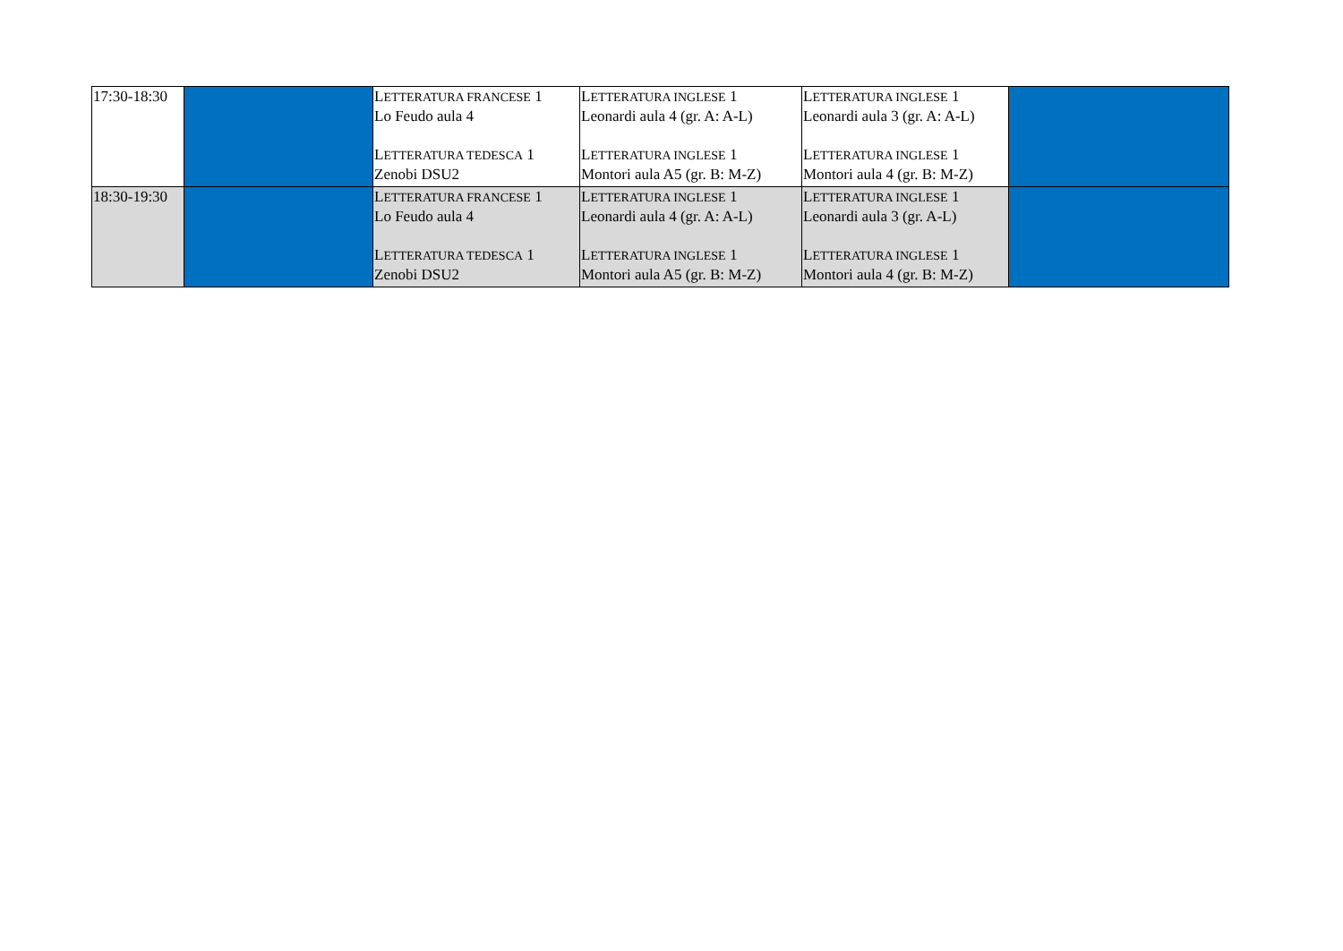| 17:30-18:30 | | L ETTERATURA FRANCESE 1 Lo Feudo aula 4 L ETTERATURA TEDESCA 1 Zenobi DSU2 | L ETTERATURA INGLESE 1 Leonardi aula 4 (gr. A: A-L) L ETTERATURA INGLESE 1 Montori aula A5 (gr. B: M-Z) | L ETTERATURA INGLESE 1 Leonardi aula 3 (gr. A: A-L) L ETTERATURA INGLESE 1 Montori aula 4 (gr. B: M-Z) | |
| 18:30-19:30 | | L ETTERATURA FRANCESE 1 Lo Feudo aula 4 L ETTERATURA TEDESCA 1 Zenobi DSU2 | L ETTERATURA INGLESE 1 Leonardi aula 4 (gr. A: A-L) L ETTERATURA INGLESE 1 Montori aula A5 (gr. B: M-Z) | L ETTERATURA INGLESE 1 Leonardi aula 3 (gr. A-L) L ETTERATURA INGLESE 1 Montori aula 4 (gr. B: M-Z) | |